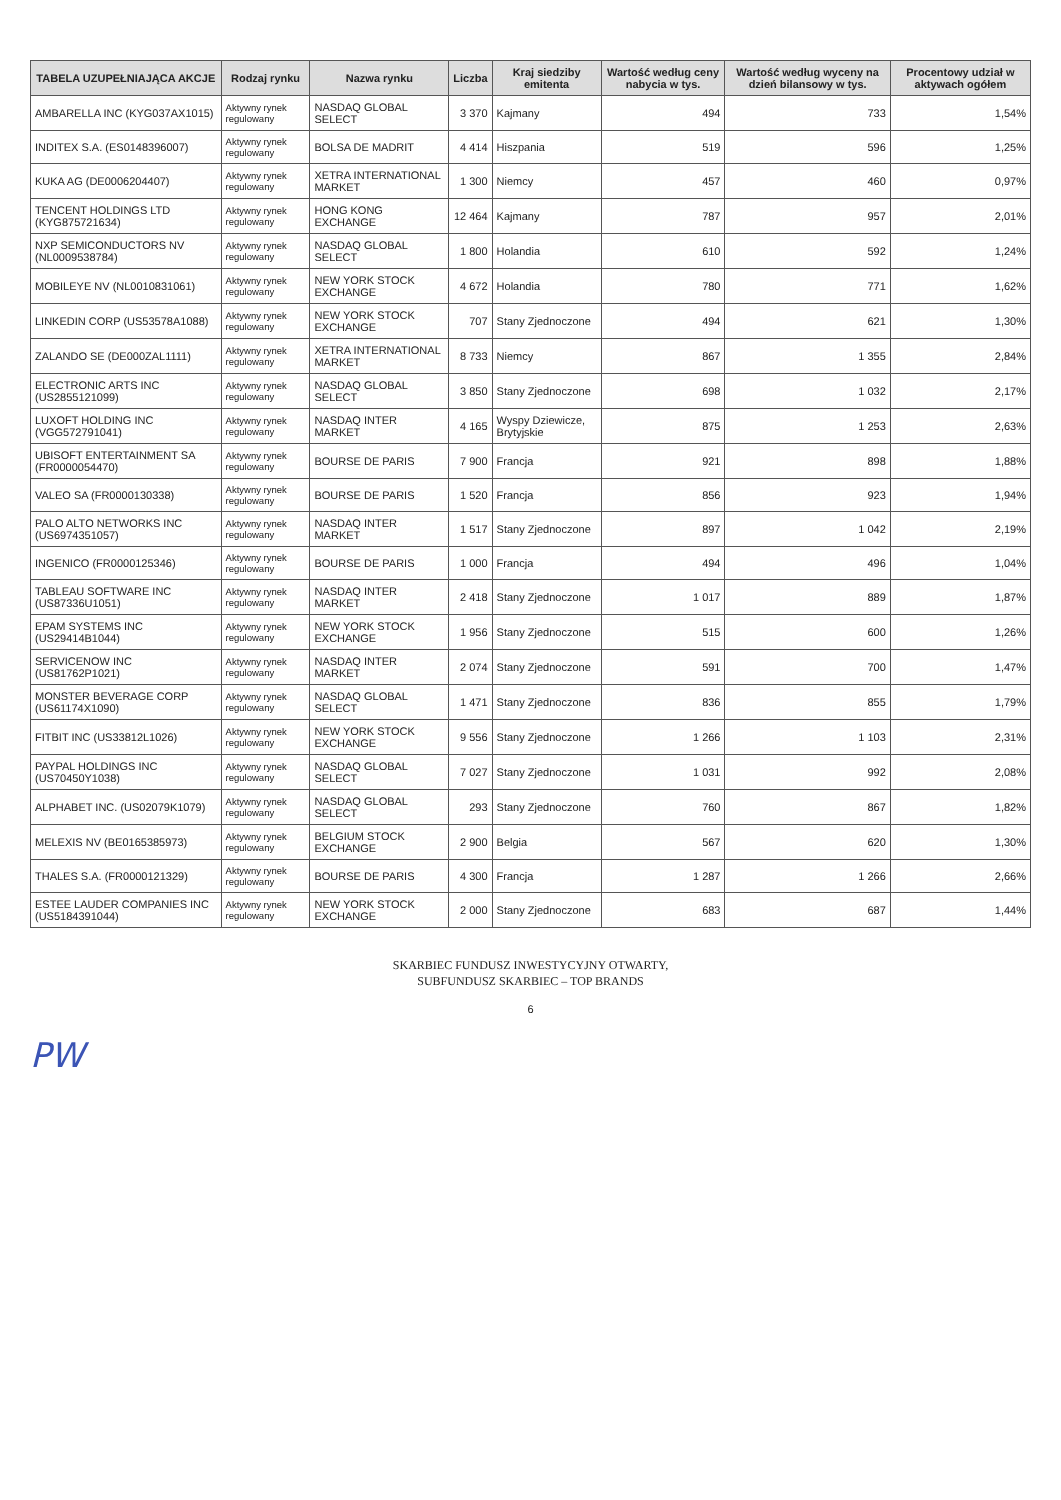| TABELA UZUPEŁNIAJĄCA AKCJE | Rodzaj rynku | Nazwa rynku | Liczba | Kraj siedziby emitenta | Wartość według ceny nabycia w tys. | Wartość według wyceny na dzień bilansowy w tys. | Procentowy udział w aktywach ogółem |
| --- | --- | --- | --- | --- | --- | --- | --- |
| AMBARELLA INC (KYG037AX1015) | Aktywny rynek regulowany | NASDAQ GLOBAL SELECT | 3 370 | Kajmany | 494 | 733 | 1,54% |
| INDITEX S.A. (ES0148396007) | Aktywny rynek regulowany | BOLSA DE MADRIT | 4 414 | Hiszpania | 519 | 596 | 1,25% |
| KUKA AG (DE0006204407) | Aktywny rynek regulowany | XETRA INTERNATIONAL MARKET | 1 300 | Niemcy | 457 | 460 | 0,97% |
| TENCENT HOLDINGS LTD (KYG875721634) | Aktywny rynek regulowany | HONG KONG EXCHANGE | 12 464 | Kajmany | 787 | 957 | 2,01% |
| NXP SEMICONDUCTORS NV (NL0009538784) | Aktywny rynek regulowany | NASDAQ GLOBAL SELECT | 1 800 | Holandia | 610 | 592 | 1,24% |
| MOBILEYE NV (NL0010831061) | Aktywny rynek regulowany | NEW YORK STOCK EXCHANGE | 4 672 | Holandia | 780 | 771 | 1,62% |
| LINKEDIN CORP (US53578A1088) | Aktywny rynek regulowany | NEW YORK STOCK EXCHANGE | 707 | Stany Zjednoczone | 494 | 621 | 1,30% |
| ZALANDO SE (DE000ZAL1111) | Aktywny rynek regulowany | XETRA INTERNATIONAL MARKET | 8 733 | Niemcy | 867 | 1 355 | 2,84% |
| ELECTRONIC ARTS INC (US2855121099) | Aktywny rynek regulowany | NASDAQ GLOBAL SELECT | 3 850 | Stany Zjednoczone | 698 | 1 032 | 2,17% |
| LUXOFT HOLDING INC (VGG572791041) | Aktywny rynek regulowany | NASDAQ INTER MARKET | 4 165 | Wyspy Dziewicze, Brytyjskie | 875 | 1 253 | 2,63% |
| UBISOFT ENTERTAINMENT SA (FR0000054470) | Aktywny rynek regulowany | BOURSE DE PARIS | 7 900 | Francja | 921 | 898 | 1,88% |
| VALEO SA (FR0000130338) | Aktywny rynek regulowany | BOURSE DE PARIS | 1 520 | Francja | 856 | 923 | 1,94% |
| PALO ALTO NETWORKS INC (US6974351057) | Aktywny rynek regulowany | NASDAQ INTER MARKET | 1 517 | Stany Zjednoczone | 897 | 1 042 | 2,19% |
| INGENICO (FR0000125346) | Aktywny rynek regulowany | BOURSE DE PARIS | 1 000 | Francja | 494 | 496 | 1,04% |
| TABLEAU SOFTWARE INC (US87336U1051) | Aktywny rynek regulowany | NASDAQ INTER MARKET | 2 418 | Stany Zjednoczone | 1 017 | 889 | 1,87% |
| EPAM SYSTEMS INC (US29414B1044) | Aktywny rynek regulowany | NEW YORK STOCK EXCHANGE | 1 956 | Stany Zjednoczone | 515 | 600 | 1,26% |
| SERVICENOW INC (US81762P1021) | Aktywny rynek regulowany | NASDAQ INTER MARKET | 2 074 | Stany Zjednoczone | 591 | 700 | 1,47% |
| MONSTER BEVERAGE CORP (US61174X1090) | Aktywny rynek regulowany | NASDAQ GLOBAL SELECT | 1 471 | Stany Zjednoczone | 836 | 855 | 1,79% |
| FITBIT INC (US33812L1026) | Aktywny rynek regulowany | NEW YORK STOCK EXCHANGE | 9 556 | Stany Zjednoczone | 1 266 | 1 103 | 2,31% |
| PAYPAL HOLDINGS INC (US70450Y1038) | Aktywny rynek regulowany | NASDAQ GLOBAL SELECT | 7 027 | Stany Zjednoczone | 1 031 | 992 | 2,08% |
| ALPHABET INC. (US02079K1079) | Aktywny rynek regulowany | NASDAQ GLOBAL SELECT | 293 | Stany Zjednoczone | 760 | 867 | 1,82% |
| MELEXIS NV (BE0165385973) | Aktywny rynek regulowany | BELGIUM STOCK EXCHANGE | 2 900 | Belgia | 567 | 620 | 1,30% |
| THALES S.A. (FR0000121329) | Aktywny rynek regulowany | BOURSE DE PARIS | 4 300 | Francja | 1 287 | 1 266 | 2,66% |
| ESTEE LAUDER COMPANIES INC (US5184391044) | Aktywny rynek regulowany | NEW YORK STOCK EXCHANGE | 2 000 | Stany Zjednoczone | 683 | 687 | 1,44% |
SKARBIEC FUNDUSZ INWESTYCYJNY OTWARTY,
SUBFUNDUSZ SKARBIEC – TOP BRANDS
6
PW